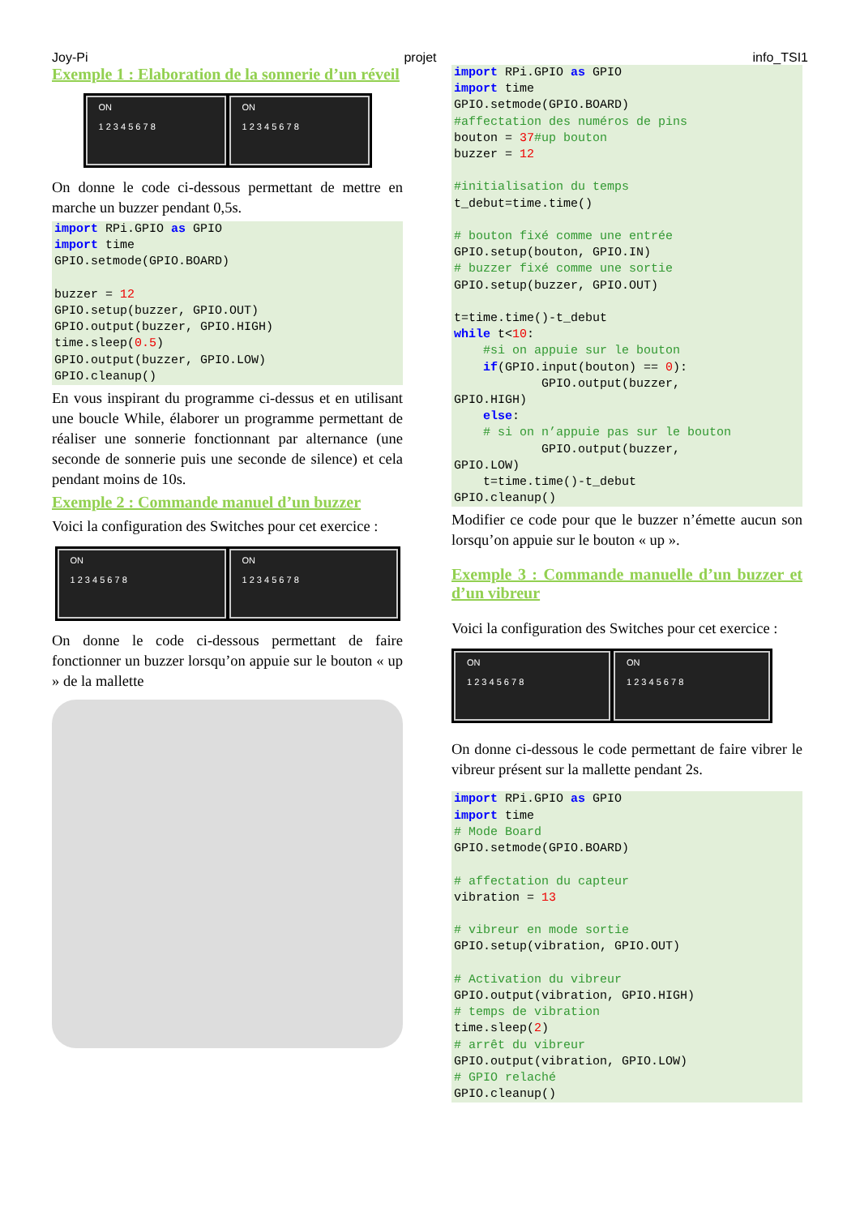Joy-Pi projet info_TSI1
Exemple 1 : Elaboration de la sonnerie d’un réveil
ON
1 2 3 4 5 6 7 8
ON
1 2 3 4 5 6 7 8
On donne le code ci-dessous permettant de mettre en marche un buzzer pendant 0,5s.
import RPi.GPIO as GPIO
import time
GPIO.setmode(GPIO.BOARD)

buzzer = 12
GPIO.setup(buzzer, GPIO.OUT)
GPIO.output(buzzer, GPIO.HIGH)
time.sleep(0.5)
GPIO.output(buzzer, GPIO.LOW)
GPIO.cleanup()
En vous inspirant du programme ci-dessus et en utilisant une boucle While, élaborer un programme permettant de réaliser une sonnerie fonctionnant par alternance (une seconde de sonnerie puis une seconde de silence) et cela pendant moins de 10s.
Exemple 2 : Commande manuel d’un buzzer
Voici la configuration des Switches pour cet exercice :
ON
1 2 3 4 5 6 7 8
ON
1 2 3 4 5 6 7 8
On donne le code ci-dessous permettant de faire fonctionner un buzzer lorsqu’on appuie sur le bouton « up » de la mallette
import RPi.GPIO as GPIO
import time
GPIO.setmode(GPIO.BOARD)
#affectation des numéros de pins
bouton = 37#up bouton
buzzer = 12

#initialisation du temps
t_debut=time.time()

# bouton fixé comme une entrée
GPIO.setup(bouton, GPIO.IN)
# buzzer fixé comme une sortie
GPIO.setup(buzzer, GPIO.OUT)

t=time.time()-t_debut
while t<10:
    #si on appuie sur le bouton
    if(GPIO.input(bouton) == 0):
            GPIO.output(buzzer,
GPIO.HIGH)
    else:
    # si on n’appuie pas sur le bouton
            GPIO.output(buzzer,
GPIO.LOW)
    t=time.time()-t_debut
GPIO.cleanup()
Modifier ce code pour que le buzzer n’émette aucun son lorsqu’on appuie sur le bouton « up ».
Exemple 3 : Commande manuelle d’un buzzer et d’un vibreur
Voici la configuration des Switches pour cet exercice :
ON
1 2 3 4 5 6 7 8
ON
1 2 3 4 5 6 7 8
On donne ci-dessous le code permettant de faire vibrer le vibreur présent sur la mallette pendant 2s.
import RPi.GPIO as GPIO
import time
# Mode Board
GPIO.setmode(GPIO.BOARD)

# affectation du capteur
vibration = 13

# vibreur en mode sortie
GPIO.setup(vibration, GPIO.OUT)

# Activation du vibreur
GPIO.output(vibration, GPIO.HIGH)
# temps de vibration
time.sleep(2)
# arrêt du vibreur
GPIO.output(vibration, GPIO.LOW)
# GPIO relaché
GPIO.cleanup()